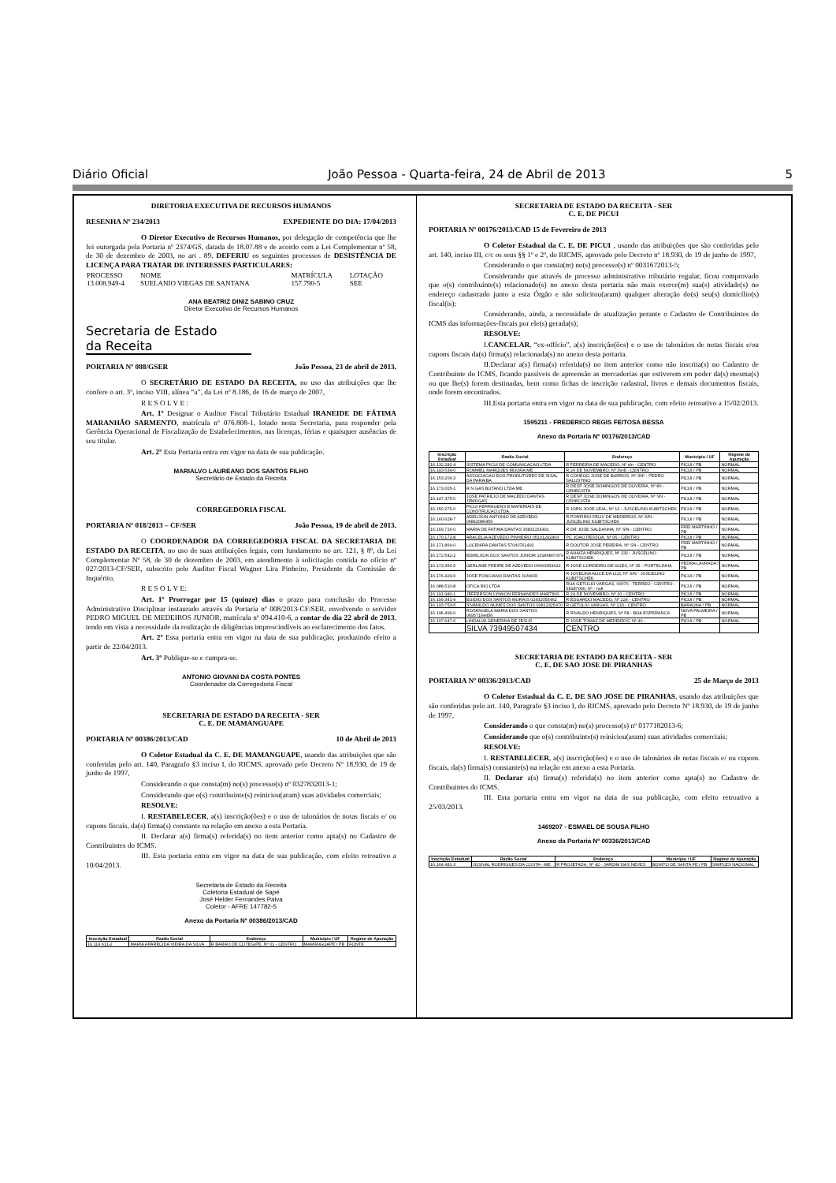Diário Oficial João Pessoa - Quarta-feira, 24 de Abril de 2013 5
DIRETORIA EXECUTIVA DE RECURSOS HUMANOS
RESENHA Nº 234/2013 EXPEDIENTE DO DIA: 17/04/2013
O Diretor Executivo de Recursos Humanos, por delegação de competência que lhe foi outorgada pela Portaria nº 2374/GS, datada de 18.07.88 e de acordo com a Lei Complementar nº 58, de 30 de dezembro de 2003, no art . 89, DEFERIU os seguintes processos de DESISTÊNCIA DE LICENÇA PARA TRATAR DE INTERESSES PARTICULARES:
| PROCESSO | NOME | MATRÍCULA | LOTAÇÃO |
| 13.008.949-4 | SUELANIO VIEGAS DE SANTANA | 157.790-5 | SEE |
ANA BEATRIZ DINIZ SABINO CRUZ
Diretor Executivo de Recursos Humanos
Secretaria de Estado
da Receita
PORTARIA Nº 088/GSER João Pessoa, 23 de abril de 2013.
O SECRETÁRIO DE ESTADO DA RECEITA, no uso das atribuições que lhe confere o art. 3º, inciso VIII, alínea “a”, da Lei nº 8.186, de 16 de março de 2007,
R E S O L V E :
Art. 1º Designar o Auditor Fiscal Tributário Estadual IRANEIDE DE FÁTIMA MARANHÃO SARMENTO, matrícula nº 076.808-1, lotado nesta Secretaria, para responder pela Gerência Operacional de Fiscalização de Estabelecimentos, nas licenças, férias e quaisquer ausências de seu titular.
Art. 2º Esta Portaria entra em vigor na data de sua publicação.
MARIALVO LAUREANO DOS SANTOS FILHO
Secretário de Estado da Receita
CORREGEDORIA FISCAL
PORTARIA Nº 018/2013 – CF/SER João Pessoa, 19 de abril de 2013.
O COORDENADOR DA CORREGEDORIA FISCAL DA SECRETARIA DE ESTADO DA RECEITA, no uso de suas atribuições legais, com fundamento no art. 121, § 8º, da Lei Complementar Nº 58, de 30 de dezembro de 2003, em atendimento à solicitação contida no ofício nº 027/2013-CF/SER, subscrito pelo Auditor Fiscal Wagner Lira Pinheiro, Presidente da Comissão de Inquérito,
R E S O L V E:
Art. 1º Prorrogar por 15 (quinze) dias o prazo para conclusão do Processo Administrativo Disciplinar instaurado através da Portaria nº 008/2013-CF/SER, envolvendo o servidor PEDRO MIGUEL DE MEDEIROS JUNIOR, matrícula nº 094.410-6, a contar do dia 22 abril de 2013, tendo em vista a necessidade da realização de diligências imprescindíveis ao esclarecimento dos fatos.
Art. 2º Essa portaria entra em vigor na data de sua publicação, produzindo efeito a partir de 22/04/2013.
Art. 3º Publique-se e cumpra-se.
ANTONIO GIOVANI DA COSTA PONTES
Coordenador da Corregedoria Fiscal
SECRETARIA DE ESTADO DA RECEITA - SER
C. E. DE MAMANGUAPE
PORTARIA Nº 00386/2013/CAD 10 de Abril de 2013
O Coletor Estadual da C. E. DE MAMANGUAPE, usando das atribuições que são conferidas pelo art. 140, Paragrafo §3 inciso I, do RICMS, aprovado pelo Decreto Nº 18.930, de 19 de junho de 1997,
Considerando o que consta(m) no(s) processo(s) nº 0327832013-1;
Considerando que o(s) contribuinte(s) reiniciou(aram) suas atividades comerciais;
RESOLVE:
I. RESTABELECER, a(s) inscrição(ões) e o uso de talonários de notas fiscais e/ ou cupons fiscais, da(s) firma(s) constante na relação em anexo a esta Portaria.
II. Declarar a(s) firma(s) referida(s) no item anterior como apta(s) no Cadastro de Contribuintes do ICMS.
III. Esta portaria entra em vigor na data de sua publicação, com efeito retroativo a 10/04/2013.
Secretaria de Estado da Receita
Coletoria Estadual de Sapé
José Helder Fernandes Paiva
Coletor - AFRE 147782-5
Anexo da Portaria Nº 00386/2013/CAD
| Inscrição Estadual | Razão Social | Endereço | Município / UF | Regime de Apuração |
| --- | --- | --- | --- | --- |
| 16.114.611-2 | MARIA APARECIDA VIEIRA DA SILVA | R BARAO DE COTEGIPE, Nº 01 - CENTRO | MAMANGUAPE / PB | FONTE |
SECRETARIA DE ESTADO DA RECEITA - SER
C. E. DE PICUI
PORTARIA Nº 00176/2013/CAD 15 de Fevereiro de 2013
O Coletor Estadual da C. E. DE PICUI , usando das atribuições que são conferidas pelo art. 140, inciso III, c/c os seus §§ 1º e 2º, do RICMS, aprovado pelo Decreto nº 18.930, de 19 de junho de 1997,
Considerando o que consta(m) no(s) processo(s) nº 0031672013-5;
Considerando que através de processo administrativo tributário regular, ficou comprovado que o(s) contribuinte(s) relacionado(s) no anexo desta portaria não mais exerce(m) sua(s) atividade(s) no endereço cadastrado junto a esta Órgão e não solicitou(aram) qualquer alteração do(s) seu(s) domicílio(s) fiscal(is);
Considerando, ainda, a necessidade de atualização perante o Cadastro de Contribuintes do ICMS das informações-fiscais por ele(s) gerada(s);
RESOLVE:
I.CANCELAR, “ex-offício”, a(s) inscrição(ões) e o uso de talonários de notas fiscais e/ou cupons fiscais da(s) firma(s) relacionada(s) no anexo desta portaria.
II.Declarar a(s) firma(s) referida(s) no item anterior como não inscrita(s) no Cadastro de Contribuinte do ICMS, ficando passíveis de apreensão as mercadorias que estiverem em poder da(s) mesma(s) ou que lhe(s) forem destinadas, bem como fichas de inscrição cadastral, livros e demais documentos fiscais, onde forem encontrados.
III.Esta portaria entra em vigor na data de sua publicação, com efeito retroativo a 15/02/2013.
1595211 - FREDERICO REGIS FEITOSA BESSA
Anexo da Portaria Nº 00176/2013/CAD
| Inscrição Estadual | Razão Social | Endereço | Município / UF | Regime de Apuração |
| --- | --- | --- | --- | --- |
| 16.132.282-4 | SISTEMA PICUI DE COMUNICACAO LTDA | R FERREIRA DE MACEDO, Nº s/n - CENTRO | PICUI / PB | NORMAL |
| 16.143.634-0 | ROMMEL MARQUES MOURA ME | R 24 DE NOVEMBRO, Nº 39-B - CENTRO | PICUI / PB | NORMAL |
| 16.153.206-3 | ASSOCIACAO DOS PRODUTORES DE SISAL DA PARAIBA | R CONEGO JOSE DE BARROS, Nº SNº - PEDRO SALUSTINO | PICUI / PB | NORMAL |
| 16.173.005-1 | R N GAS BUTANO LTDA ME | R DESP JOSE DOMINGOS DE OLIVEIRA, Nº 80 - CENECISTA | PICUI / PB | NORMAL |
| 16.147.375-0 | JOSE PATRICIO DE MACEDO DANTAS JPMDGAS | R DESP JOSE DOMINGOS DE OLIVEIRA, Nº SN - CENECISTA | PICUI / PB | NORMAL |
| 16.150.275-0 | PICUI FERRAGENS E MATERIAIS DE CONSTRUCAO LTDA | R JORN JOSE LEAL, Nº 13 - JUSCELINO KUBITSCHEK | PICUI / PB | NORMAL |
| 16.160.628-7 | ADEILSON ANTONIO DE AZEVEDO 06842086459 | R PORFIRIO FELIX DE MEDEIROS, Nº S/N - JUSCELINO KUBITSCHEK | PICUI / PB | NORMAL |
| 16.169.716-0 | MARIA DE FATIMA DANTAS 35831154491 | R DR JOSE SALDANHA, Nº S/N - CENTRO | FREI MARTINHO / PB | NORMAL |
| 16.170.172-8 | ARACELIA AZEVEDO PINHEIRO 05101242403 | PC JOAO PESSOA, Nº 06 - CENTRO | PICUI / PB | NORMAL |
| 16.171.869-0 | LUCENIRA DANTAS 57040761491 | R DOUTOR JOSE PEREIRA, Nº SN - CENTRO | FREI MARTINHO / PB | NORMAL |
| 16.172.542-2 | EDMILSON DOS SANTOS JUNIOR 10186807474 | R ANAIZA HENRIQUES, Nº 232 - JUSCELINO KUBITSCHEK | PICUI / PB | NORMAL |
| 16.173.356-5 | GERLANE FREIRE DE AZEVEDO 06093953432 | R JOSE CORDEIRO DE GOES, Nº 35 - PORTELINHA | PEDRA LAVRADA / PB | NORMAL |
| 16.176.429-0 | JOSE PONCIANO DANTAS JUNIOR | R JOVELINA ALICE DA LUZ, Nº S/N - JUSCELINO KUBITSCHEK | PICUI / PB | NORMAL |
| 16.088.510-8 | OTICA RIO LTDA | RUA GETULIO VARGAS, 00076 - TERREO - CENTRO - 58187000, Nº - null | PICUI / PB | NORMAL |
| 16.191.980-1 | JEFFERSON LYNKON FERNANDES MARTINS | R 24 DE NOVEMBRO, Nº 10 - CENTRO | PICUI / PB | NORMAL |
| 16.199.341-9 | EGIDIO DOS SANTOS MORAIS 02432055462 | R EDUARDO MACEDO, Nº 224 - CENTRO | PICUI / PB | NORMAL |
| 16.193.753-5 | SIVANILDO NUNES DOS SANTOS 02812325470 | R GETULIO VARGAS, Nº 133 - CENTRO | BARAUNA / PB | NORMAL |
| 16.196.499-0 | ROSANGELA MARIA DOS SANTOS 06957164456 | R RIVALDO HENRIQUES, Nº 58 - BOA ESPERANCA | NOVA PALMEIRA / PB | NORMAL |
| 16.197.647-6 | LINDALVA GENERINA DE JESUS | R JOSE TOMAZ DE MEDEIROS, Nº 40 - | PICUI / PB | NORMAL |
| | SILVA 73949507434 | CENTRO | | |
SECRETARIA DE ESTADO DA RECEITA - SER
C. E. DE SAO JOSE DE PIRANHAS
PORTARIA Nº 00336/2013/CAD 25 de Março de 2013
O Coletor Estadual da C. E. DE SAO JOSE DE PIRANHAS, usando das atribuições que são conferidas pelo art. 140, Paragrafo §3 inciso I, do RICMS, aprovado pelo Decreto Nº 18.930, de 19 de junho de 1997,
Considerando o que consta(m) no(s) processo(s) nº 0177182013-6;
Considerando que o(s) contribuinte(s) reiniciou(aram) suas atividades comerciais;
RESOLVE:
I. RESTABELECER, a(s) inscrição(ões) e o uso de talonários de notas fiscais e/ ou cupons fiscais, da(s) firma(s) constante(s) na relação em anexo a esta Portaria.
II. Declarar a(s) firma(s) referida(s) no item anterior como apta(s) no Cadastro de Contribuintes do ICMS.
III. Esta portaria entra em vigor na data de sua publicação, com efeito retroativo a 25/03/2013.
1469207 - ESMAEL DE SOUSA FILHO
Anexo da Portaria Nº 00336/2013/CAD
| Inscrição Estadual | Razão Social | Endereço | Município / UF | Regime de Apuração |
| --- | --- | --- | --- | --- |
| 16.164.481-3 | JOSIVAL RODRIGUES DA COSTA - ME | R PROJETADA, Nº 42 - JARDIM DAS NEVES | BONITO DE SANTA FE / PB | SIMPLES NACIONAL |